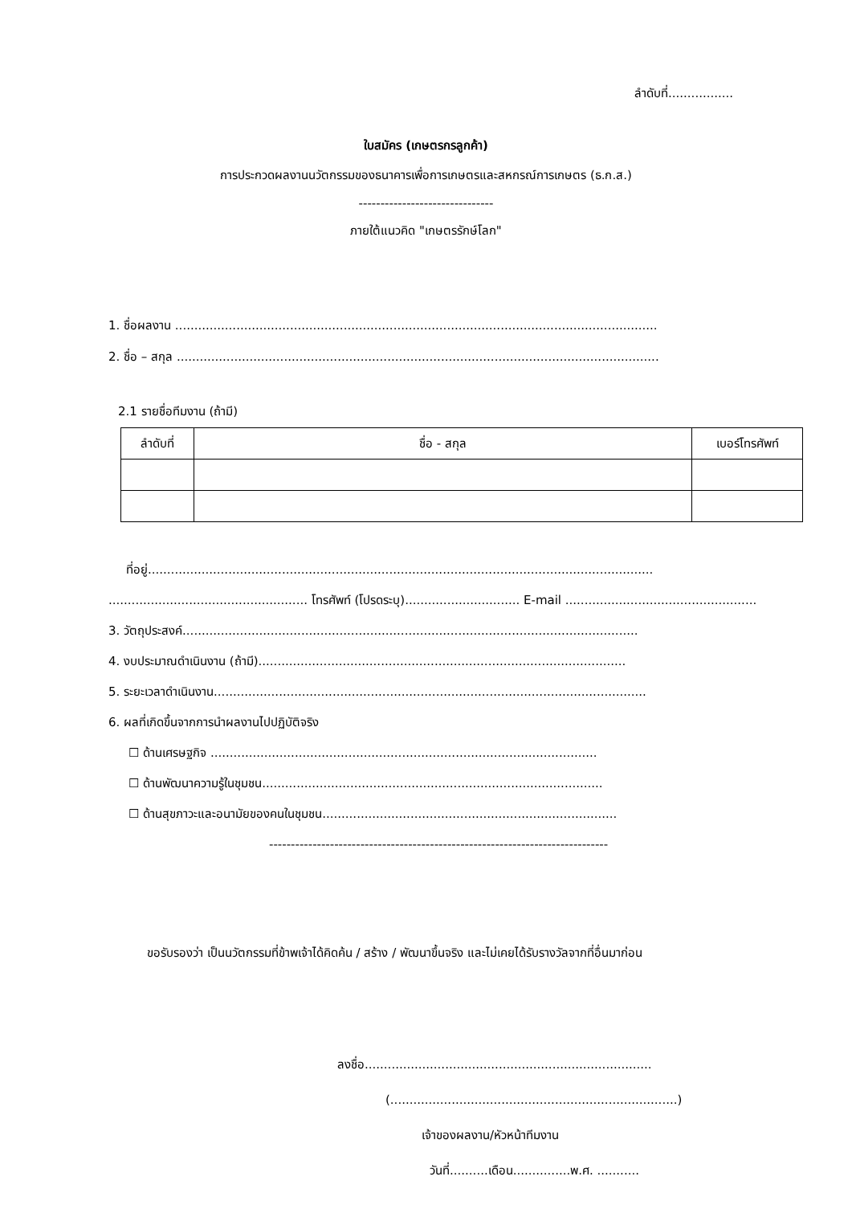ลำดับที่.................
ใบสมัคร (เกษตรกรลูกค้า)
การประกวดผลงานนวัตกรรมของธนาคารเพื่อการเกษตรและสหกรณ์การเกษตร (ธ.ก.ส.)
-------------------------------
ภายใต้แนวคิด "เกษตรรักษ์โลก"
1. ชื่อผลงาน ..............................................................................................................................
2. ชื่อ – สกุล ..............................................................................................................................
2.1 รายชื่อทีมงาน (ถ้ามี)
| ลำดับที่ | ชื่อ - สกุล | เบอร์โทรศัพท์ |
| --- | --- | --- |
ที่อยู่....................................................................................................................................
.................................................... โทรศัพท์ (โปรดระบุ).............................. E-mail ..................................................
3. วัตถุประสงค์.......................................................................................................................
4. งบประมาณดำเนินงาน (ถ้ามี)................................................................................................
5. ระยะเวลาดำเนินงาน.................................................................................................................
6. ผลที่เกิดขึ้นจากการนำผลงานไปปฏิบัติจริง
☐ ด้านเศรษฐกิจ .....................................................................................................
☐ ด้านพัฒนาความรู้ในชุมชน.........................................................................................
☐ ด้านสุขภาวะและอนามัยของคนในชุมชน.............................................................................
------------------------------------------------------------------------------
ขอรับรองว่า เป็นนวัตกรรมที่ข้าพเจ้าได้คิดค้น / สร้าง / พัฒนาขึ้นจริง และไม่เคยได้รับรางวัลจากที่อื่นมาก่อน
ลงชื่อ...........................................................................
(...........................................................................)
เจ้าของผลงาน/หัวหน้าทีมงาน
วันที่..........เดือน...............พ.ศ. ...........